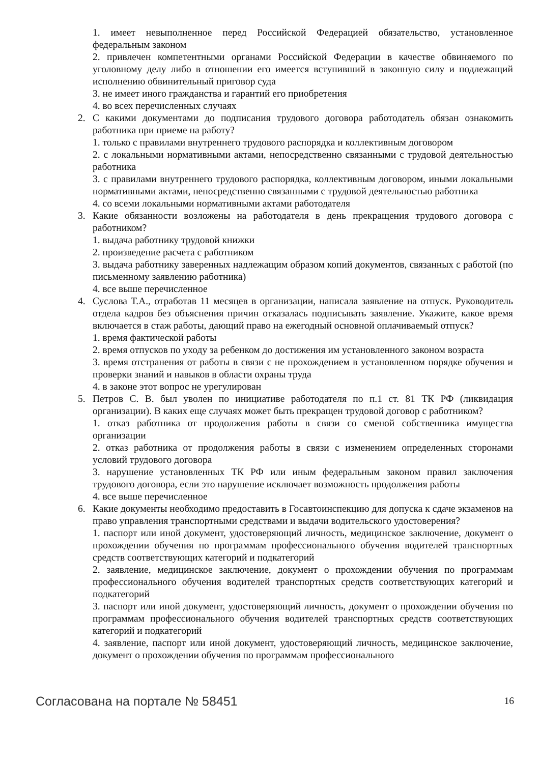1. имеет невыполненное перед Российской Федерацией обязательство, установленное федеральным законом
2. привлечен компетентными органами Российской Федерации в качестве обвиняемого по уголовному делу либо в отношении его имеется вступивший в законную силу и подлежащий исполнению обвинительный приговор суда
3. не имеет иного гражданства и гарантий его приобретения
4. во всех перечисленных случаях
2. С какими документами до подписания трудового договора работодатель обязан ознакомить работника при приеме на работу?
1. только с правилами внутреннего трудового распорядка и коллективным договором
2. с локальными нормативными актами, непосредственно связанными с трудовой деятельностью работника
3. с правилами внутреннего трудового распорядка, коллективным договором, иными локальными нормативными актами, непосредственно связанными с трудовой деятельностью работника
4. со всеми локальными нормативными актами работодателя
3. Какие обязанности возложены на работодателя в день прекращения трудового договора с работником?
1. выдача работнику трудовой книжки
2. произведение расчета с работником
3. выдача работнику заверенных надлежащим образом копий документов, связанных с работой (по письменному заявлению работника)
4. все выше перечисленное
4. Суслова Т.А., отработав 11 месяцев в организации, написала заявление на отпуск. Руководитель отдела кадров без объяснения причин отказалась подписывать заявление. Укажите, какое время включается в стаж работы, дающий право на ежегодный основной оплачиваемый отпуск?
1. время фактической работы
2. время отпусков по уходу за ребенком до достижения им установленного законом возраста
3. время отстранения от работы в связи с не прохождением в установленном порядке обучения и проверки знаний и навыков в области охраны труда
4. в законе этот вопрос не урегулирован
5. Петров С. В. был уволен по инициативе работодателя по п.1 ст. 81 ТК РФ (ликвидация организации). В каких еще случаях может быть прекращен трудовой договор с работником?
1. отказ работника от продолжения работы в связи со сменой собственника имущества организации
2. отказ работника от продолжения работы в связи с изменением определенных сторонами условий трудового договора
3. нарушение установленных ТК РФ или иным федеральным законом правил заключения трудового договора, если это нарушение исключает возможность продолжения работы
4. все выше перечисленное
6. Какие документы необходимо предоставить в Госавтоинспекцию для допуска к сдаче экзаменов на право управления транспортными средствами и выдачи водительского удостоверения?
1. паспорт или иной документ, удостоверяющий личность, медицинское заключение, документ о прохождении обучения по программам профессионального обучения водителей транспортных средств соответствующих категорий и подкатегорий
2. заявление, медицинское заключение, документ о прохождении обучения по программам профессионального обучения водителей транспортных средств соответствующих категорий и подкатегорий
3. паспорт или иной документ, удостоверяющий личность, документ о прохождении обучения по программам профессионального обучения водителей транспортных средств соответствующих категорий и подкатегорий
4. заявление, паспорт или иной документ, удостоверяющий личность, медицинское заключение, документ о прохождении обучения по программам профессионального
Согласована на портале № 58451 16